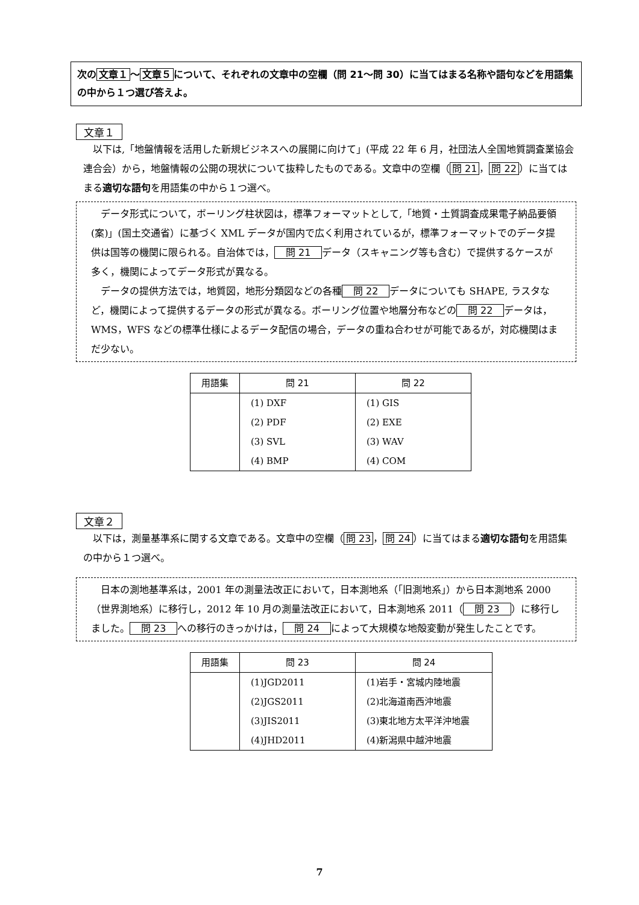次の 文章１ ～ 文章５ について、それぞれの文章中の空欄（問 21～問 30）に当てはまる名称や語句などを用語集の中から１つ選び答えよ。
文章１
以下は,「地盤情報を活用した新規ビジネスへの展開に向けて」(平成 22 年 6 月，社団法人全国地質調査業協会連合会）から，地盤情報の公開の現状について抜粋したものである。文章中の空欄（ 問 21 ， 問 22 ）に当てはまる適切な語句を用語集の中から１つ選べ。
データ形式について，ボーリング柱状図は，標準フォーマットとして,「地質・土質調査成果電子納品要領(案)」(国土交通省）に基づく XML データが国内で広く利用されているが，標準フォーマットでのデータ提供は国等の機関に限られる。自治体では， 問 21 データ（スキャニング等も含む）で提供するケースが多く，機関によってデータ形式が異なる。
データの提供方法では，地質図，地形分類図などの各種 問 22 データについても SHAPE, ラスタなど，機関によって提供するデータの形式が異なる。ボーリング位置や地層分布などの 問 22 データは，WMS，WFS などの標準仕様によるデータ配信の場合，データの重ね合わせが可能であるが，対応機関はまだ少ない。
| 用語集 | 問 21 | 問 22 |
| --- | --- | --- |
| | (1) DXF | (1) GIS |
| | (2) PDF | (2) EXE |
| | (3) SVL | (3) WAV |
| | (4) BMP | (4) COM |
文章２
以下は，測量基準系に関する文章である。文章中の空欄（ 問 23 ， 問 24 ）に当てはまる適切な語句を用語集の中から１つ選べ。
日本の測地基準系は，2001 年の測量法改正において，日本測地系（｢旧測地系｣）から日本測地系 2000（世界測地系）に移行し，2012 年 10 月の測量法改正において，日本測地系 2011（ 問 23 ）に移行しました。 問 23 への移行のきっかけは， 問 24 によって大規模な地殻変動が発生したことです。
| 用語集 | 問 23 | 問 24 |
| --- | --- | --- |
| | (1)JGD2011 | (1)岩手・宮城内陸地震 |
| | (2)JGS2011 | (2)北海道南西沖地震 |
| | (3)JIS2011 | (3)東北地方太平洋沖地震 |
| | (4)JHD2011 | (4)新潟県中越沖地震 |
7